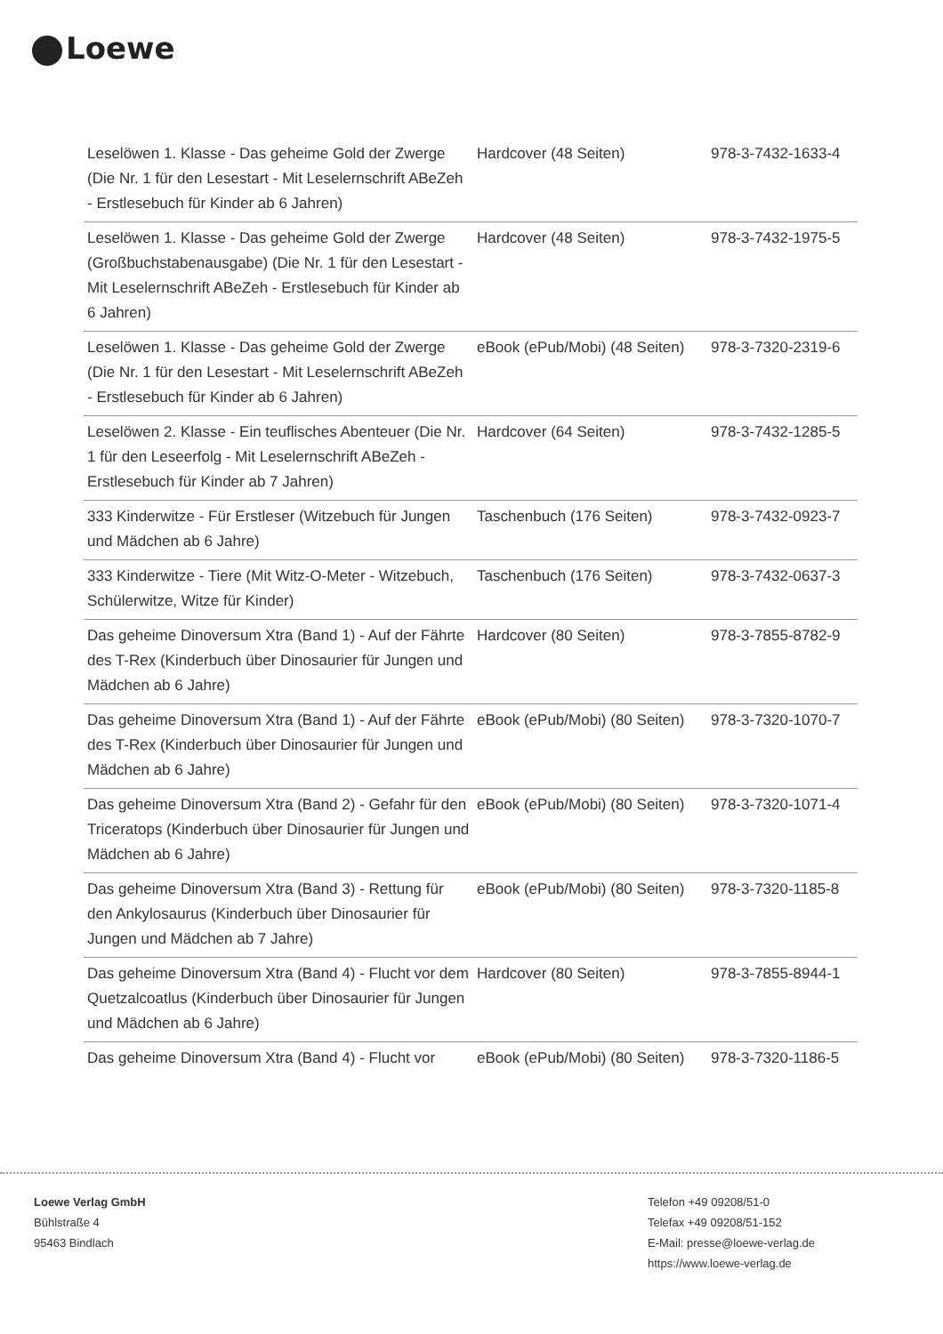Loewe
| Leselöwen 1. Klasse - Das geheime Gold der Zwerge (Die Nr. 1 für den Lesestart - Mit Leselernschrift ABeZeh - Erstlesebuch für Kinder ab 6 Jahren) | Hardcover (48 Seiten) | 978-3-7432-1633-4 |
| Leselöwen 1. Klasse - Das geheime Gold der Zwerge (Großbuchstabenausgabe) (Die Nr. 1 für den Lesestart - Mit Leselernschrift ABeZeh - Erstlesebuch für Kinder ab 6 Jahren) | Hardcover (48 Seiten) | 978-3-7432-1975-5 |
| Leselöwen 1. Klasse - Das geheime Gold der Zwerge (Die Nr. 1 für den Lesestart - Mit Leselernschrift ABeZeh - Erstlesebuch für Kinder ab 6 Jahren) | eBook (ePub/Mobi) (48 Seiten) | 978-3-7320-2319-6 |
| Leselöwen 2. Klasse - Ein teuflisches Abenteuer (Die Nr. 1 für den Leseerfolg - Mit Leselernschrift ABeZeh - Erstlesebuch für Kinder ab 7 Jahren) | Hardcover (64 Seiten) | 978-3-7432-1285-5 |
| 333 Kinderwitze - Für Erstleser (Witzebuch für Jungen und Mädchen ab 6 Jahre) | Taschenbuch (176 Seiten) | 978-3-7432-0923-7 |
| 333 Kinderwitze - Tiere (Mit Witz-O-Meter - Witzebuch, Schülerwitze, Witze für Kinder) | Taschenbuch (176 Seiten) | 978-3-7432-0637-3 |
| Das geheime Dinoversum Xtra (Band 1) - Auf der Fährte des T-Rex (Kinderbuch über Dinosaurier für Jungen und Mädchen ab 6 Jahre) | Hardcover (80 Seiten) | 978-3-7855-8782-9 |
| Das geheime Dinoversum Xtra (Band 1) - Auf der Fährte des T-Rex (Kinderbuch über Dinosaurier für Jungen und Mädchen ab 6 Jahre) | eBook (ePub/Mobi) (80 Seiten) | 978-3-7320-1070-7 |
| Das geheime Dinoversum Xtra (Band 2) - Gefahr für den Triceratops (Kinderbuch über Dinosaurier für Jungen und Mädchen ab 6 Jahre) | eBook (ePub/Mobi) (80 Seiten) | 978-3-7320-1071-4 |
| Das geheime Dinoversum Xtra (Band 3) - Rettung für den Ankylosaurus (Kinderbuch über Dinosaurier für Jungen und Mädchen ab 7 Jahre) | eBook (ePub/Mobi) (80 Seiten) | 978-3-7320-1185-8 |
| Das geheime Dinoversum Xtra (Band 4) - Flucht vor dem Quetzalcoatlus (Kinderbuch über Dinosaurier für Jungen und Mädchen ab 6 Jahre) | Hardcover (80 Seiten) | 978-3-7855-8944-1 |
| Das geheime Dinoversum Xtra (Band 4) - Flucht vor | eBook (ePub/Mobi) (80 Seiten) | 978-3-7320-1186-5 |
Loewe Verlag GmbH
Bühlstraße 4
95463 Bindlach
Telefon +49 09208/51-0
Telefax +49 09208/51-152
E-Mail: presse@loewe-verlag.de
https://www.loewe-verlag.de